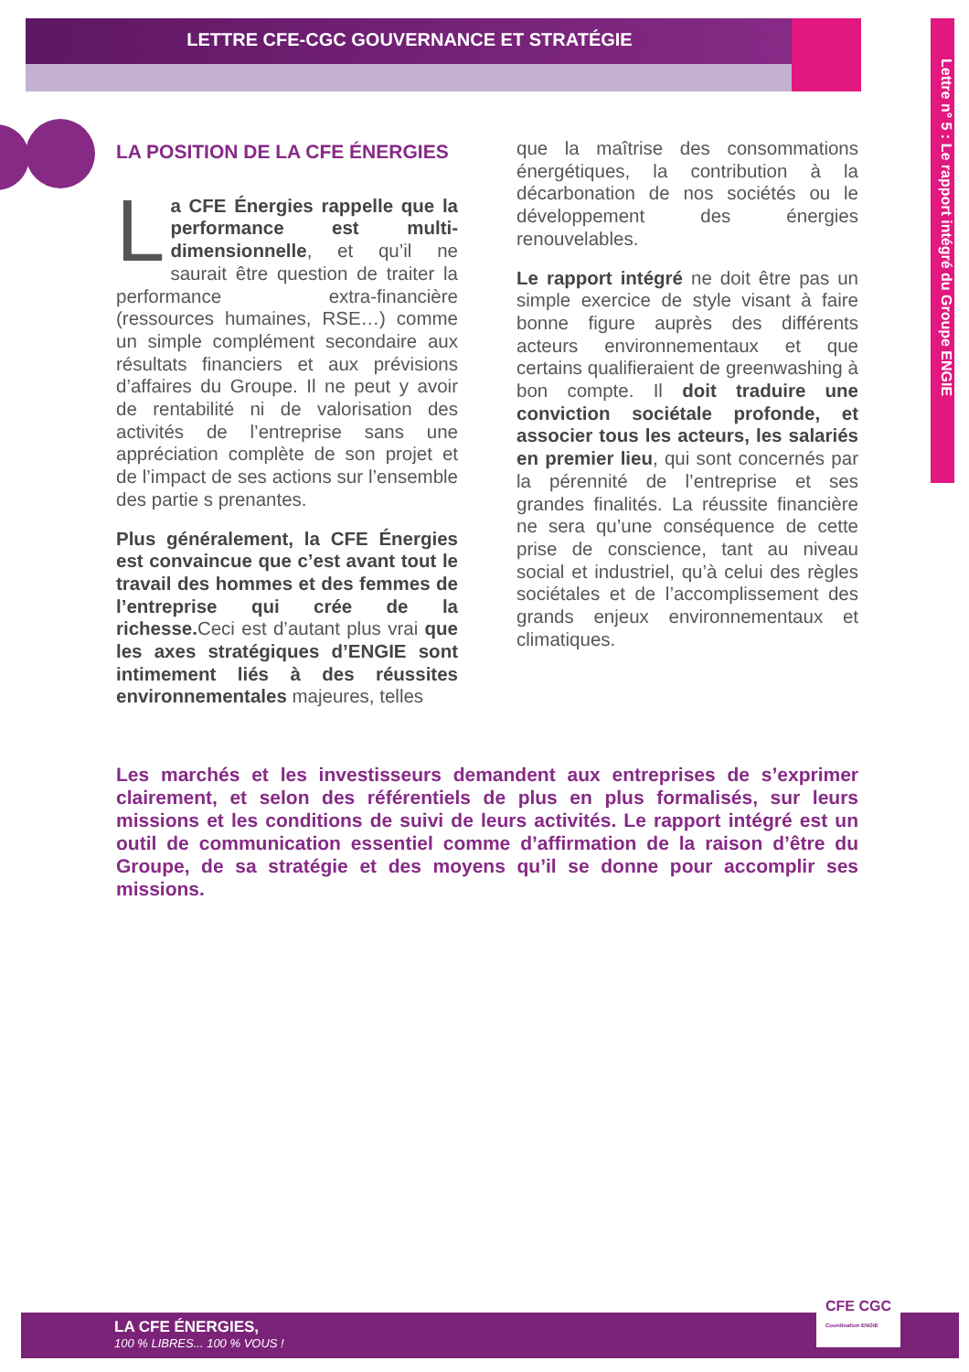LETTRE CFE-CGC GOUVERNANCE ET STRATÉGIE
Lettre n° 5 : Le rapport intégré du Groupe ENGIE
LA POSITION DE LA CFE ÉNERGIES
La CFE Énergies rappelle que la performance est multi-dimensionnelle, et qu’il ne saurait être question de traiter la performance extra-financière (ressources humaines, RSE…) comme un simple complément secondaire aux résultats financiers et aux prévisions d’affaires du Groupe. Il ne peut y avoir de rentabilité ni de valorisation des activités de l’entreprise sans une appréciation complète de son projet et de l’impact de ses actions sur l’ensemble des partie s prenantes.
Plus généralement, la CFE Énergies est convaincue que c’est avant tout le travail des hommes et des femmes de l’entreprise qui crée de la richesse. Ceci est d’autant plus vrai que les axes stratégiques d’ENGIE sont intimement liés à des réussites environnementales majeures, telles
que la maîtrise des consommations énergétiques, la contribution à la décarbonation de nos sociétés ou le développement des énergies renouvelables.
Le rapport intégré ne doit être pas un simple exercice de style visant à faire bonne figure auprès des différents acteurs environnementaux et que certains qualifieraient de greenwashing à bon compte. Il doit traduire une conviction sociétale profonde, et associer tous les acteurs, les salariés en premier lieu, qui sont concernés par la pérennité de l’entreprise et ses grandes finalités. La réussite financière ne sera qu’une conséquence de cette prise de conscience, tant au niveau social et industriel, qu’à celui des règles sociétales et de l’accomplissement des grands enjeux environnementaux et climatiques.
Les marchés et les investisseurs demandent aux entreprises de s’exprimer clairement, et selon des référentiels de plus en plus formalisés, sur leurs missions et les conditions de suivi de leurs activités. Le rapport intégré est un outil de communication essentiel comme d’affirmation de la raison d’être du Groupe, de sa stratégie et des moyens qu’il se donne pour accomplir ses missions.
LA CFE ÉNERGIES,
100 % LIBRES... 100 % VOUS !
CFE CGC
Coordination ENGIE